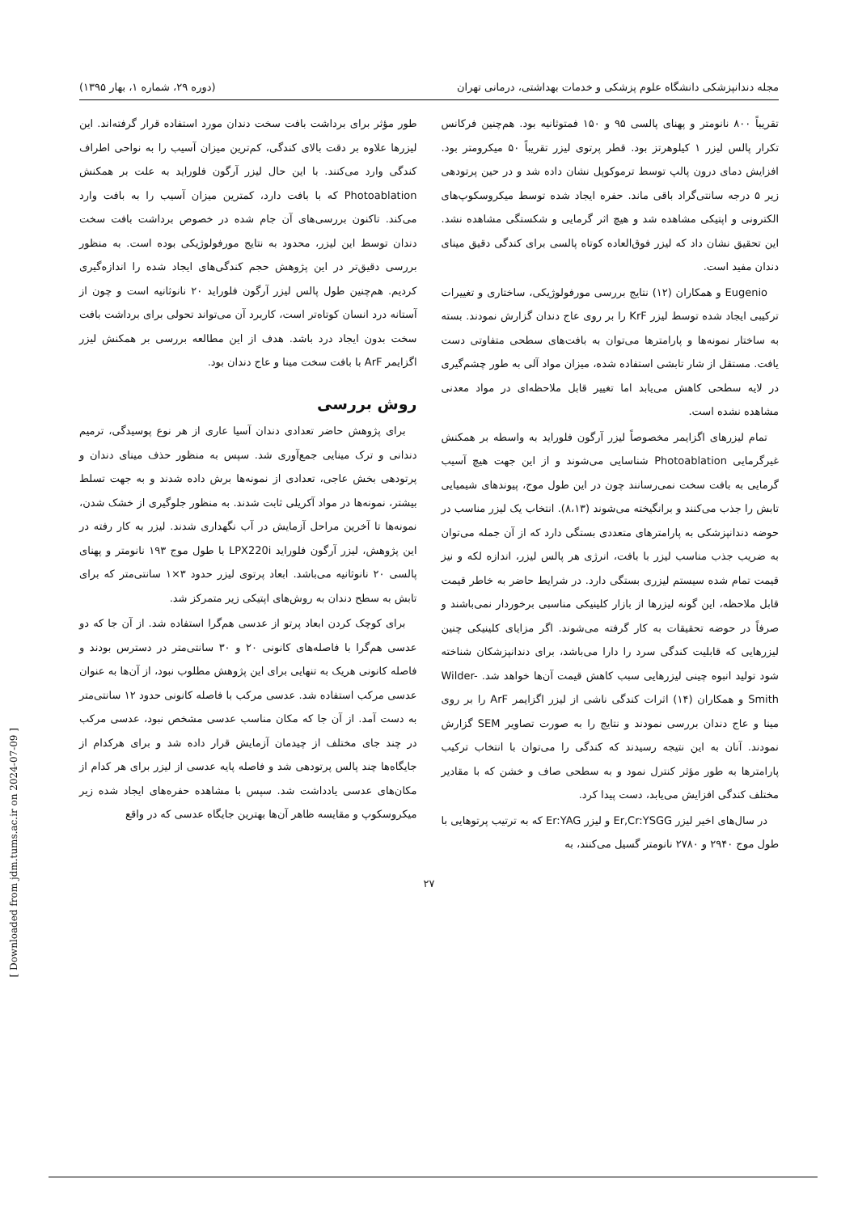[ Downloaded from jdm.tums.ac.ir on 2024-07-09 ]
مجله دندانپزشکی دانشگاه علوم پزشکی و خدمات بهداشتی، درمانی تهران (دوره ۲۹، شماره ۱، بهار ۱۳۹۵)
تقریباً ۸۰۰ نانومتر و پهنای پالسی ۹۵ و ۱۵۰ فمتوثانیه بود. هم‌چنین فرکانس تکرار پالس لیزر ۱ کیلوهرتز بود. قطر پرتوی لیزر تقریباً ۵۰ میکرومتر بود. افزایش دمای درون پالپ توسط ترموکوپل نشان داده شد و در حین پرتودهی زیر ۵ درجه سانتی‌گراد باقی ماند. حفره ایجاد شده توسط میکروسکوپ‌های الکترونی و اپتیکی مشاهده شد و هیچ اثر گرمایی و شکستگی مشاهده نشد. این تحقیق نشان داد که لیزر فوق‌العاده کوتاه پالسی برای کندگی دقیق مینای دندان مفید است.
Eugenio و همکاران (۱۲) نتایج بررسی مورفولوژیکی، ساختاری و تغییرات ترکیبی ایجاد شده توسط لیزر KrF را بر روی عاج دندان گزارش نمودند. بسته به ساختار نمونه‌ها و پارامترها می‌توان به بافت‌های سطحی متفاوتی دست یافت. مستقل از شار تابشی استفاده شده، میزان مواد آلی به طور چشم‌گیری در لایه سطحی کاهش می‌یابد اما تغییر قابل ملاحظه‌ای در مواد معدنی مشاهده نشده است.
تمام لیزرهای اگزایمر مخصوصاً لیزر آرگون فلوراید به واسطه بر همکنش غیرگرمایی Photoablation شناسایی می‌شوند و از این جهت هیچ آسیب گرمایی به بافت سخت نمی‌رسانند چون در این طول موج، پیوندهای شیمیایی تابش را جذب می‌کنند و برانگیخته می‌شوند (۸،۱۳). انتخاب یک لیزر مناسب در حوضه دندانپزشکی به پارامترهای متعددی بستگی دارد که از آن جمله می‌توان به ضریب جذب مناسب لیزر با بافت، انرژی هر پالس لیزر، اندازه لکه و نیز قیمت تمام شده سیستم لیزری بستگی دارد. در شرایط حاضر به خاطر قیمت قابل ملاحظه، این گونه لیزرها از بازار کلینیکی مناسبی برخوردار نمی‌باشند و صرفاً در حوضه تحقیقات به کار گرفته می‌شوند. اگر مزایای کلینیکی چنین لیزرهایی که قابلیت کندگی سرد را دارا می‌باشد، برای دندانپزشکان شناخته شود تولید انبوه چینی لیزرهایی سبب کاهش قیمت آن‌ها خواهد شد. Wilder-Smith و همکاران (۱۴) اثرات کندگی ناشی از لیزر اگزایمر ArF را بر روی مینا و عاج دندان بررسی نمودند و نتایج را به صورت تصاویر SEM گزارش نمودند. آنان به این نتیجه رسیدند که کندگی را می‌توان با انتخاب ترکیب پارامترها به طور مؤثر کنترل نمود و به سطحی صاف و خشن که با مقادیر مختلف کندگی افزایش می‌یابد، دست پیدا کرد.
در سال‌های اخیر لیزر Er,Cr:YSGG و لیزر Er:YAG که به ترتیب پرتوهایی با طول موج ۲۹۴۰ و ۲۷۸۰ نانومتر گسیل می‌کنند، به
طور مؤثر برای برداشت بافت سخت دندان مورد استفاده قرار گرفته‌اند. این لیزرها علاوه بر دقت بالای کندگی، کم‌ترین میزان آسیب را به نواحی اطراف کندگی وارد می‌کنند. با این حال لیزر آرگون فلوراید به علت بر همکنش Photoablation که با بافت دارد، کمترین میزان آسیب را به بافت وارد می‌کند. تاکنون بررسی‌های آن جام شده در خصوص برداشت بافت سخت دندان توسط این لیزر، محدود به نتایج مورفولوژیکی بوده است. به منظور بررسی دقیق‌تر در این پژوهش حجم کندگی‌های ایجاد شده را اندازه‌گیری کردیم. هم‌چنین طول پالس لیزر آرگون فلوراید ۲۰ نانوثانیه است و چون از آستانه درد انسان کوتاه‌تر است، کاربرد آن می‌تواند تحولی برای برداشت بافت سخت بدون ایجاد درد باشد. هدف از این مطالعه بررسی بر همکنش لیزر اگزایمر ArF با بافت سخت مینا و عاج دندان بود.
روش بررسی
برای پژوهش حاضر تعدادی دندان آسیا عاری از هر نوع پوسیدگی، ترمیم دندانی و ترک مینایی جمع‌آوری شد. سپس به منظور حذف مینای دندان و پرتودهی بخش عاجی، تعدادی از نمونه‌ها برش داده شدند و به جهت تسلط بیشتر، نمونه‌ها در مواد آکریلی ثابت شدند. به منظور جلوگیری از خشک شدن، نمونه‌ها تا آخرین مراحل آزمایش در آب نگهداری شدند. لیزر به کار رفته در این پژوهش، لیزر آرگون فلوراید LPX220i با طول موج ۱۹۳ نانومتر و پهنای پالسی ۲۰ نانوثانیه می‌باشد. ابعاد پرتوی لیزر حدود ۳×۱ سانتی‌متر که برای تابش به سطح دندان به روش‌های اپتیکی زیر متمرکز شد.
برای کوچک کردن ابعاد پرتو از عدسی هم‌گرا استفاده شد. از آن جا که دو عدسی هم‌گرا با فاصله‌های کانونی ۲۰ و ۳۰ سانتی‌متر در دسترس بودند و فاصله کانونی هریک به تنهایی برای این پژوهش مطلوب نبود، از آن‌ها به عنوان عدسی مرکب استفاده شد. عدسی مرکب با فاصله کانونی حدود ۱۲ سانتی‌متر به دست آمد. از آن جا که مکان مناسب عدسی مشخص نبود، عدسی مرکب در چند جای مختلف از چیدمان آزمایش قرار داده شد و برای هرکدام از جایگاه‌ها چند پالس پرتودهی شد و فاصله پایه عدسی از لیزر برای هر کدام از مکان‌های عدسی یادداشت شد. سپس با مشاهده حفره‌های ایجاد شده زیر میکروسکوپ و مقایسه ظاهر آن‌ها بهترین جایگاه عدسی که در واقع
۲۷